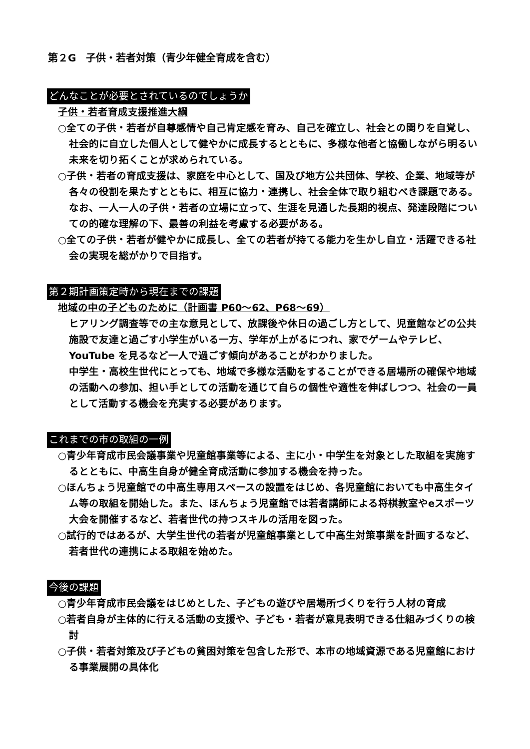第２G　子供・若者対策（青少年健全育成を含む）
どんなことが必要とされているのでしょうか
子供・若者育成支援推進大綱
○全ての子供・若者が自尊感情や自己肯定感を育み、自己を確立し、社会との関りを自覚し、社会的に自立した個人として健やかに成長するとともに、多様な他者と協働しながら明るい未来を切り拓くことが求められている。
○子供・若者の育成支援は、家庭を中心として、国及び地方公共団体、学校、企業、地域等が各々の役割を果たすとともに、相互に協力・連携し、社会全体で取り組むべき課題である。なお、一人一人の子供・若者の立場に立って、生涯を見通した長期的視点、発達段階についての的確な理解の下、最善の利益を考慮する必要がある。
○全ての子供・若者が健やかに成長し、全ての若者が持てる能力を生かし自立・活躍できる社会の実現を総がかりで目指す。
第２期計画策定時から現在までの課題
地域の中の子どものために（計画書 P60～62、P68～69）
ヒアリング調査等での主な意見として、放課後や休日の過ごし方として、児童館などの公共施設で友達と過ごす小学生がいる一方、学年が上がるにつれ、家でゲームやテレビ、YouTube を見るなど一人で過ごす傾向があることがわかりました。
中学生・高校生世代にとっても、地域で多様な活動をすることができる居場所の確保や地域の活動への参加、担い手としての活動を通じて自らの個性や適性を伸ばしつつ、社会の一員として活動する機会を充実する必要があります。
これまでの市の取組の一例
○青少年育成市民会議事業や児童館事業等による、主に小・中学生を対象とした取組を実施するとともに、中高生自身が健全育成活動に参加する機会を持った。
○ほんちょう児童館での中高生専用スペースの設置をはじめ、各児童館においても中高生タイム等の取組を開始した。また、ほんちょう児童館では若者講師による将棋教室やeスポーツ大会を開催するなど、若者世代の持つスキルの活用を図った。
○試行的ではあるが、大学生世代の若者が児童館事業として中高生対策事業を計画するなど、若者世代の連携による取組を始めた。
今後の課題
○青少年育成市民会議をはじめとした、子どもの遊びや居場所づくりを行う人材の育成
○若者自身が主体的に行える活動の支援や、子ども・若者が意見表明できる仕組みづくりの検討
○子供・若者対策及び子どもの貧困対策を包含した形で、本市の地域資源である児童館における事業展開の具体化